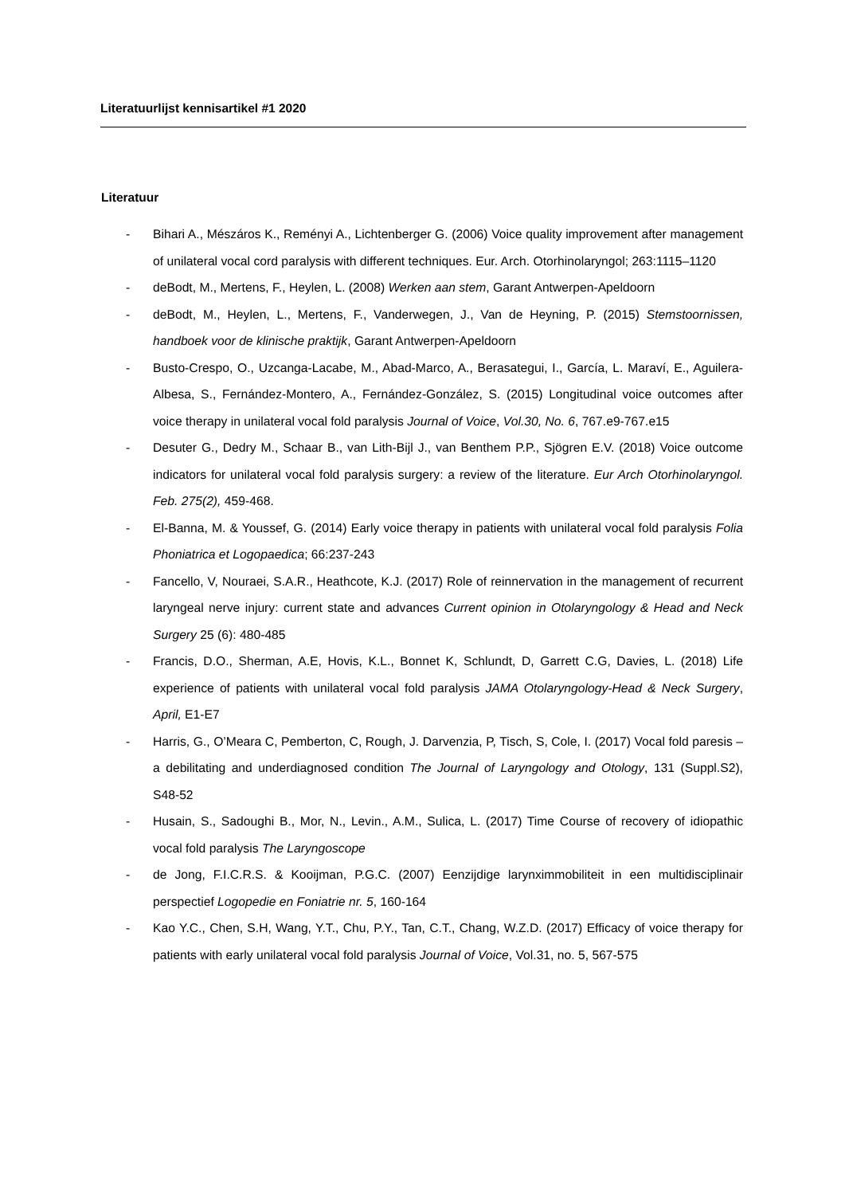Literatuurlijst kennisartikel #1 2020
Literatuur
- Bihari A., Mészáros K., Reményi A., Lichtenberger G. (2006) Voice quality improvement after management of unilateral vocal cord paralysis with different techniques. Eur. Arch. Otorhinolaryngol; 263:1115–1120
- deBodt, M., Mertens, F., Heylen, L. (2008) Werken aan stem, Garant Antwerpen-Apeldoorn
- deBodt, M., Heylen, L., Mertens, F., Vanderwegen, J., Van de Heyning, P. (2015) Stemstoornissen, handboek voor de klinische praktijk, Garant Antwerpen-Apeldoorn
- Busto-Crespo, O., Uzcanga-Lacabe, M., Abad-Marco, A., Berasategui, I., García, L. Maraví, E., Aguilera-Albesa, S., Fernández-Montero, A., Fernández-González, S. (2015) Longitudinal voice outcomes after voice therapy in unilateral vocal fold paralysis Journal of Voice, Vol.30, No. 6, 767.e9-767.e15
- Desuter G., Dedry M., Schaar B., van Lith-Bijl J., van Benthem P.P., Sjögren E.V. (2018) Voice outcome indicators for unilateral vocal fold paralysis surgery: a review of the literature. Eur Arch Otorhinolaryngol. Feb. 275(2), 459-468.
- El-Banna, M. & Youssef, G. (2014) Early voice therapy in patients with unilateral vocal fold paralysis Folia Phoniatrica et Logopaedica; 66:237-243
- Fancello, V, Nouraei, S.A.R., Heathcote, K.J. (2017) Role of reinnervation in the management of recurrent laryngeal nerve injury: current state and advances Current opinion in Otolaryngology & Head and Neck Surgery 25 (6): 480-485
- Francis, D.O., Sherman, A.E, Hovis, K.L., Bonnet K, Schlundt, D, Garrett C.G, Davies, L. (2018) Life experience of patients with unilateral vocal fold paralysis JAMA Otolaryngology-Head & Neck Surgery, April, E1-E7
- Harris, G., O’Meara C, Pemberton, C, Rough, J. Darvenzia, P, Tisch, S, Cole, I. (2017) Vocal fold paresis – a debilitating and underdiagnosed condition The Journal of Laryngology and Otology, 131 (Suppl.S2), S48-52
- Husain, S., Sadoughi B., Mor, N., Levin., A.M., Sulica, L. (2017) Time Course of recovery of idiopathic vocal fold paralysis The Laryngoscope
- de Jong, F.I.C.R.S. & Kooijman, P.G.C. (2007) Eenzijdige larynximmobiliteit in een multidisciplinair perspectief Logopedie en Foniatrie nr. 5, 160-164
- Kao Y.C., Chen, S.H, Wang, Y.T., Chu, P.Y., Tan, C.T., Chang, W.Z.D. (2017) Efficacy of voice therapy for patients with early unilateral vocal fold paralysis Journal of Voice, Vol.31, no. 5, 567-575